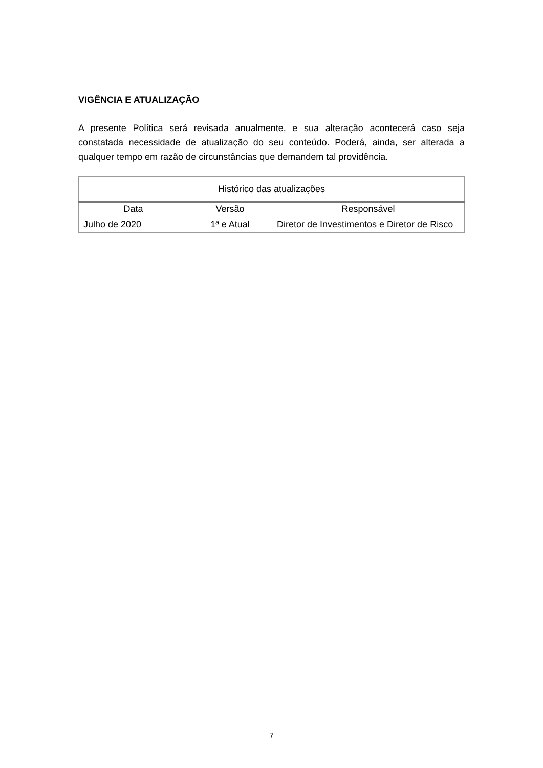VIGÊNCIA E ATUALIZAÇÃO
A presente Política será revisada anualmente, e sua alteração acontecerá caso seja constatada necessidade de atualização do seu conteúdo. Poderá, ainda, ser alterada a qualquer tempo em razão de circunstâncias que demandem tal providência.
| Histórico das atualizações | | |
| --- | --- | --- |
| Data | Versão | Responsável |
| Julho de 2020 | 1ª e Atual | Diretor de Investimentos e Diretor de Risco |
7